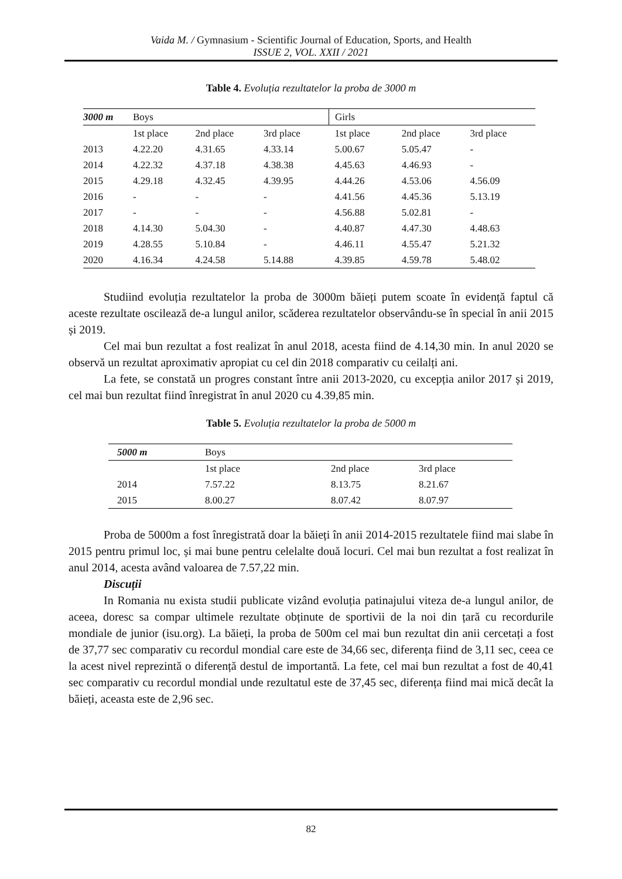Vaida M. / Gymnasium - Scientific Journal of Education, Sports, and Health
ISSUE 2, VOL. XXII / 2021
Table 4. Evoluția rezultatelor la proba de 3000 m
| 3000 m | Boys | | | Girls | | |
| | 1st place | 2nd place | 3rd place | 1st place | 2nd place | 3rd place |
| 2013 | 4.22.20 | 4.31.65 | 4.33.14 | 5.00.67 | 5.05.47 | - |
| 2014 | 4.22.32 | 4.37.18 | 4.38.38 | 4.45.63 | 4.46.93 | - |
| 2015 | 4.29.18 | 4.32.45 | 4.39.95 | 4.44.26 | 4.53.06 | 4.56.09 |
| 2016 | - | - | - | 4.41.56 | 4.45.36 | 5.13.19 |
| 2017 | - | - | - | 4.56.88 | 5.02.81 | - |
| 2018 | 4.14.30 | 5.04.30 | - | 4.40.87 | 4.47.30 | 4.48.63 |
| 2019 | 4.28.55 | 5.10.84 | - | 4.46.11 | 4.55.47 | 5.21.32 |
| 2020 | 4.16.34 | 4.24.58 | 5.14.88 | 4.39.85 | 4.59.78 | 5.48.02 |
Studiind evoluția rezultatelor la proba de 3000m băieți putem scoate în evidență faptul că aceste rezultate oscilează de-a lungul anilor, scăderea rezultatelor observându-se în special în anii 2015 și 2019.
Cel mai bun rezultat a fost realizat în anul 2018, acesta fiind de 4.14,30 min. In anul 2020 se observă un rezultat aproximativ apropiat cu cel din 2018 comparativ cu ceilalți ani.
La fete, se constată un progres constant între anii 2013-2020, cu excepția anilor 2017 și 2019, cel mai bun rezultat fiind înregistrat în anul 2020 cu 4.39,85 min.
Table 5. Evoluția rezultatelor la proba de 5000 m
| 5000 m | Boys | | |
| | 1st place | 2nd place | 3rd place |
| 2014 | 7.57.22 | 8.13.75 | 8.21.67 |
| 2015 | 8.00.27 | 8.07.42 | 8.07.97 |
Proba de 5000m a fost înregistrată doar la băieți în anii 2014-2015 rezultatele fiind mai slabe în 2015 pentru primul loc, și mai bune pentru celelalte două locuri. Cel mai bun rezultat a fost realizat în anul 2014, acesta având valoarea de 7.57,22 min.
Discuții
In Romania nu exista studii publicate vizând evoluția patinajului viteza de-a lungul anilor, de aceea, doresc sa compar ultimele rezultate obținute de sportivii de la noi din țară cu recordurile mondiale de junior (isu.org). La băieți, la proba de 500m cel mai bun rezultat din anii cercetați a fost de 37,77 sec comparativ cu recordul mondial care este de 34,66 sec, diferența fiind de 3,11 sec, ceea ce la acest nivel reprezintă o diferență destul de importantă. La fete, cel mai bun rezultat a fost de 40,41 sec comparativ cu recordul mondial unde rezultatul este de 37,45 sec, diferența fiind mai mică decât la băieți, aceasta este de 2,96 sec.
82